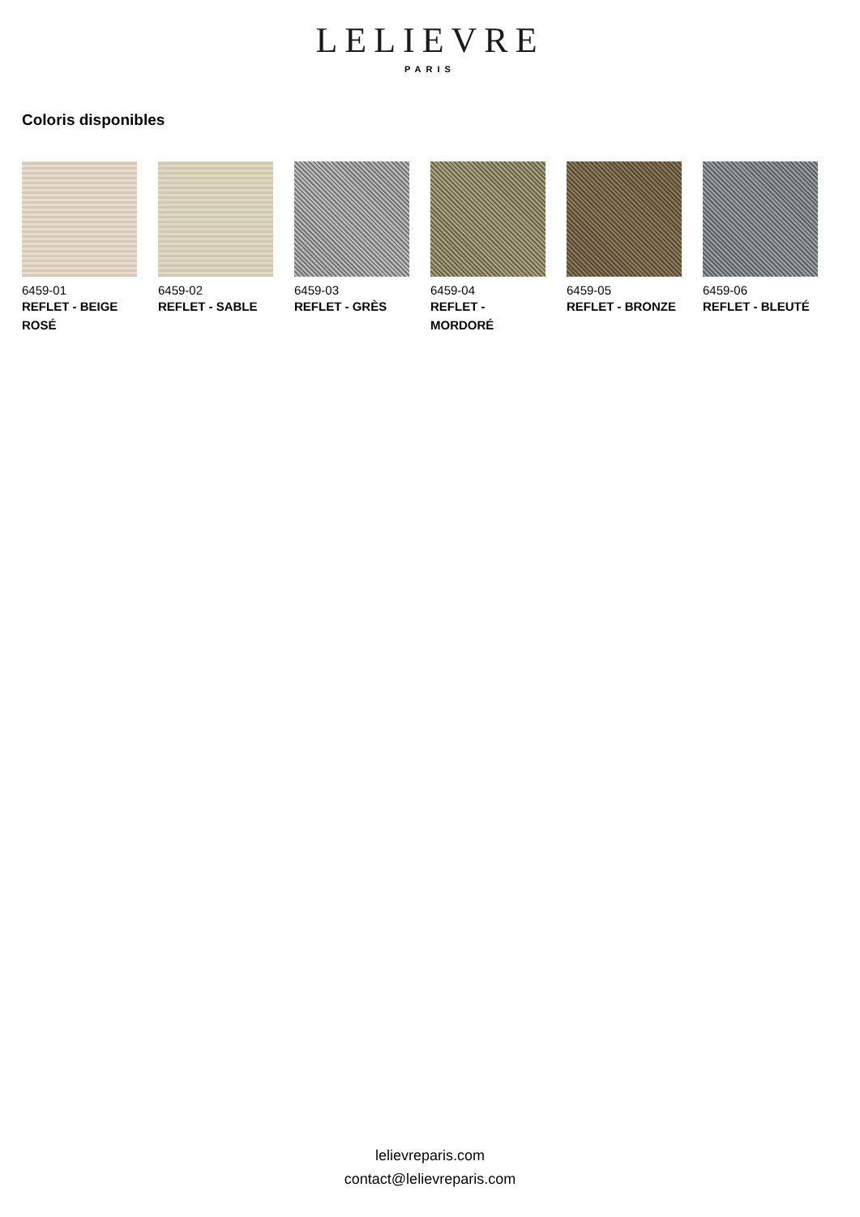LELIEVRE
PARIS
Coloris disponibles
6459-01
REFLET - BEIGE ROSÉ
6459-02
REFLET - SABLE
6459-03
REFLET - GRÈS
6459-04
REFLET - MORDORÉ
6459-05
REFLET - BRONZE
6459-06
REFLET - BLEUTÉ
lelievreparis.com
contact@lelievreparis.com